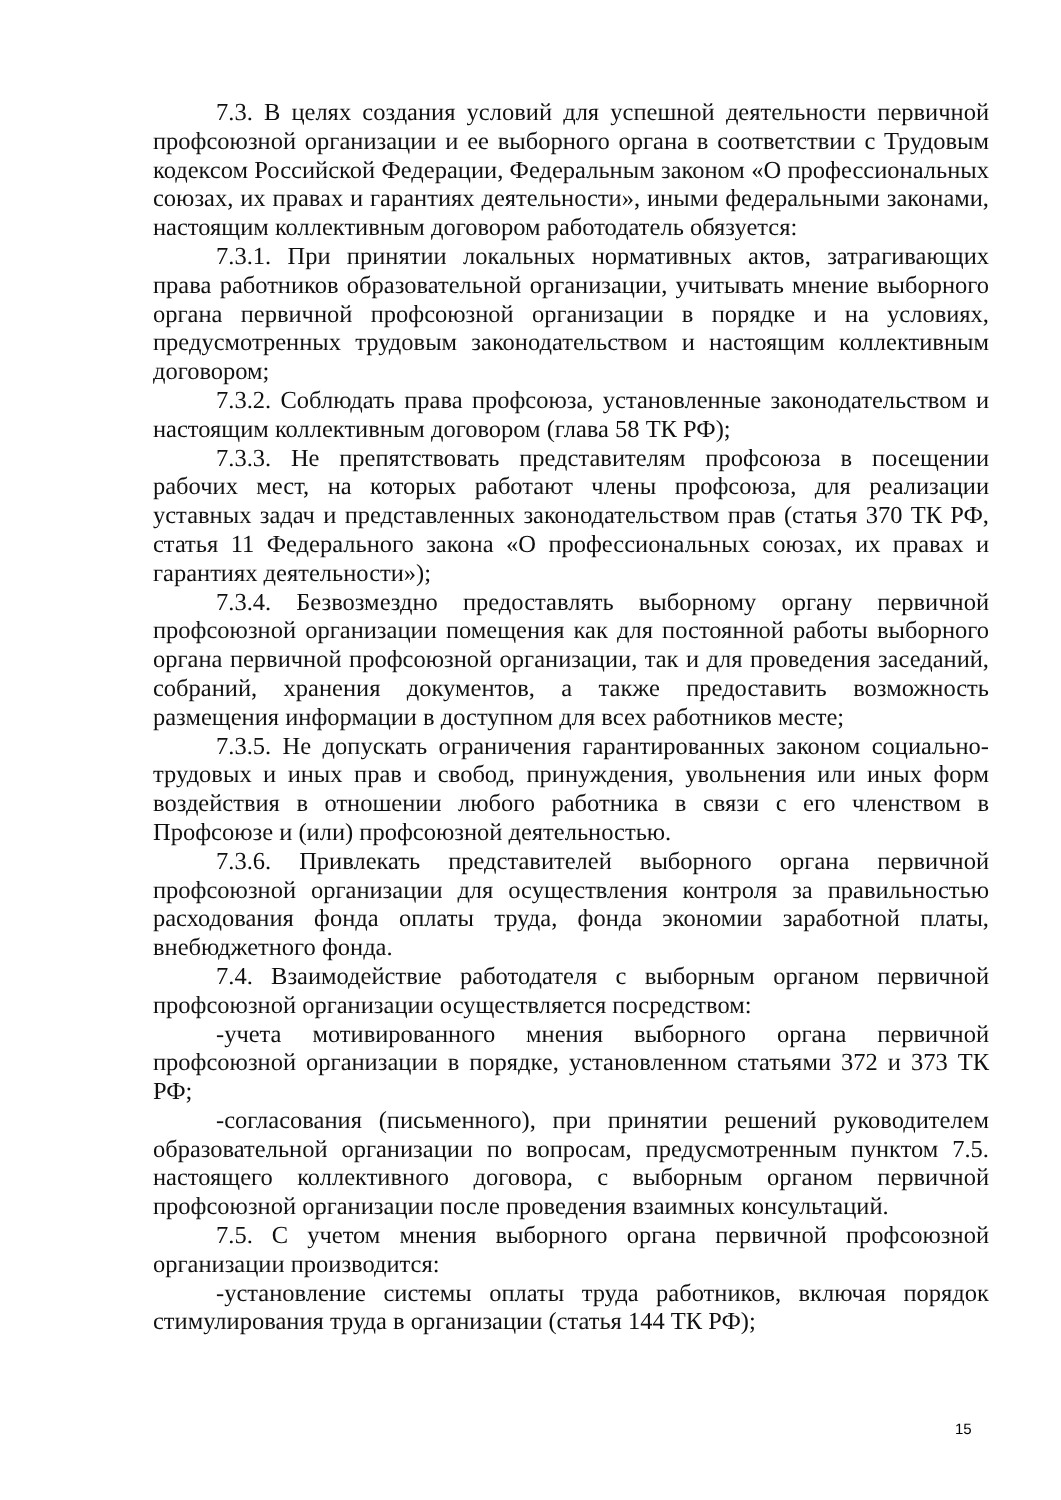7.3. В целях создания условий для успешной деятельности первичной профсоюзной организации и ее выборного органа в соответствии с Трудовым кодексом Российской Федерации, Федеральным законом «О профессиональных союзах, их правах и гарантиях деятельности», иными федеральными законами, настоящим коллективным договором работодатель обязуется:
7.3.1. При принятии локальных нормативных актов, затрагивающих права работников образовательной организации, учитывать мнение выборного органа первичной профсоюзной организации в порядке и на условиях, предусмотренных трудовым законодательством и настоящим коллективным договором;
7.3.2. Соблюдать права профсоюза, установленные законодательством и настоящим коллективным договором (глава 58 ТК РФ);
7.3.3. Не препятствовать представителям профсоюза в посещении рабочих мест, на которых работают члены профсоюза, для реализации уставных задач и представленных законодательством прав (статья 370 ТК РФ, статья 11 Федерального закона «О профессиональных союзах, их правах и гарантиях деятельности»);
7.3.4. Безвозмездно предоставлять выборному органу первичной профсоюзной организации помещения как для постоянной работы выборного органа первичной профсоюзной организации, так и для проведения заседаний, собраний, хранения документов, а также предоставить возможность размещения информации в доступном для всех работников месте;
7.3.5. Не допускать ограничения гарантированных законом социально-трудовых и иных прав и свобод, принуждения, увольнения или иных форм воздействия в отношении любого работника в связи с его членством в Профсоюзе и (или) профсоюзной деятельностью.
7.3.6. Привлекать представителей выборного органа первичной профсоюзной организации для осуществления контроля за правильностью расходования фонда оплаты труда, фонда экономии заработной платы, внебюджетного фонда.
7.4. Взаимодействие работодателя с выборным органом первичной профсоюзной организации осуществляется посредством:
-учета мотивированного мнения выборного органа первичной профсоюзной организации в порядке, установленном статьями 372 и 373 ТК РФ;
-согласования (письменного), при принятии решений руководителем образовательной организации по вопросам, предусмотренным пунктом 7.5. настоящего коллективного договора, с выборным органом первичной профсоюзной организации после проведения взаимных консультаций.
7.5. С учетом мнения выборного органа первичной профсоюзной организации производится:
-установление системы оплаты труда работников, включая порядок стимулирования труда в организации (статья 144 ТК РФ);
15